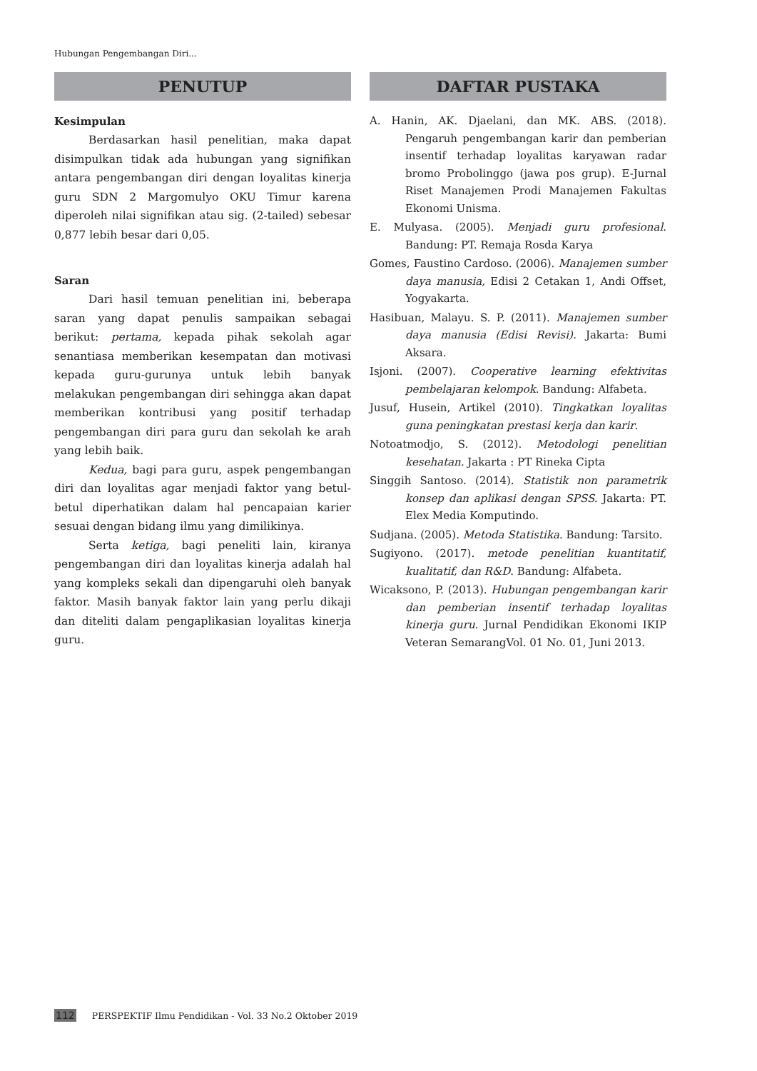Hubungan Pengembangan Diri...
PENUTUP
Kesimpulan
Berdasarkan hasil penelitian, maka dapat disimpulkan tidak ada hubungan yang signifikan antara pengembangan diri dengan loyalitas kinerja guru SDN 2 Margomulyo OKU Timur karena diperoleh nilai signifikan atau sig. (2-tailed) sebesar 0,877 lebih besar dari 0,05.
Saran
Dari hasil temuan penelitian ini, beberapa saran yang dapat penulis sampaikan sebagai berikut: pertama, kepada pihak sekolah agar senantiasa memberikan kesempatan dan motivasi kepada guru-gurunya untuk lebih banyak melakukan pengembangan diri sehingga akan dapat memberikan kontribusi yang positif terhadap pengembangan diri para guru dan sekolah ke arah yang lebih baik.
Kedua, bagi para guru, aspek pengembangan diri dan loyalitas agar menjadi faktor yang betul-betul diperhatikan dalam hal pencapaian karier sesuai dengan bidang ilmu yang dimilikinya.
Serta ketiga, bagi peneliti lain, kiranya pengembangan diri dan loyalitas kinerja adalah hal yang kompleks sekali dan dipengaruhi oleh banyak faktor. Masih banyak faktor lain yang perlu dikaji dan diteliti dalam pengaplikasian loyalitas kinerja guru.
DAFTAR PUSTAKA
A. Hanin, AK. Djaelani, dan MK. ABS. (2018). Pengaruh pengembangan karir dan pemberian insentif terhadap loyalitas karyawan radar bromo Probolinggo (jawa pos grup). E-Jurnal Riset Manajemen Prodi Manajemen Fakultas Ekonomi Unisma.
E. Mulyasa. (2005). Menjadi guru profesional. Bandung: PT. Remaja Rosda Karya
Gomes, Faustino Cardoso. (2006). Manajemen sumber daya manusia, Edisi 2 Cetakan 1, Andi Offset, Yogyakarta.
Hasibuan, Malayu. S. P. (2011). Manajemen sumber daya manusia (Edisi Revisi). Jakarta: Bumi Aksara.
Isjoni. (2007). Cooperative learning efektivitas pembelajaran kelompok. Bandung: Alfabeta.
Jusuf, Husein, Artikel (2010). Tingkatkan loyalitas guna peningkatan prestasi kerja dan karir.
Notoatmodjo, S. (2012). Metodologi penelitian kesehatan. Jakarta : PT Rineka Cipta
Singgih Santoso. (2014). Statistik non parametrik konsep dan aplikasi dengan SPSS. Jakarta: PT. Elex Media Komputindo.
Sudjana. (2005). Metoda Statistika. Bandung: Tarsito.
Sugiyono. (2017). metode penelitian kuantitatif, kualitatif, dan R&D. Bandung: Alfabeta.
Wicaksono, P. (2013). Hubungan pengembangan karir dan pemberian insentif terhadap loyalitas kinerja guru. Jurnal Pendidikan Ekonomi IKIP Veteran SemarangVol. 01 No. 01, Juni 2013.
112 PERSPEKTIF Ilmu Pendidikan - Vol. 33 No.2 Oktober 2019